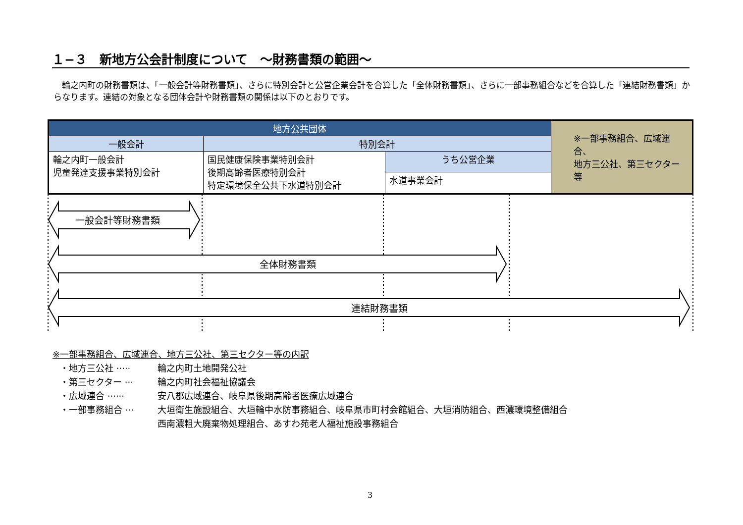１−３　新地方公会計制度について　～財務書類の範囲～
輪之内町の財務書類は、「一般会計等財務書類」、さらに特別会計と公営企業会計を合算した「全体財務書類」、さらに一部事務組合などを合算した「連結財務書類」からなります。連結の対象となる団体会計や財務書類の関係は以下のとおりです。
| 地方公共団体 | | | ※一部事務組合、広域連合、 地方三公社、第三セクター等 |
| 一般会計 | 特別会計 | | |
| 輪之内町一般会計 児童発達支援事業特別会計 | 国民健康保険事業特別会計 後期高齢者医療特別会計 特定環境保全公共下水道特別会計 | うち公営企業 | |
| | | 水道事業会計 | |
一般会計等財務書類
全体財務書類
連結財務書類
※一部事務組合、広域連合、地方三公社、第三セクター等の内訳
・地方三公社 ····· 輪之内町土地開発公社
・第三セクター ··· 輪之内町社会福祉協議会
・広域連合 ······ 安八郡広域連合、岐阜県後期高齢者医療広域連合
・一部事務組合 ··· 大垣衛生施設組合、大垣輪中水防事務組合、岐阜県市町村会館組合、大垣消防組合、西濃環境整備組合
西南濃粗大廃棄物処理組合、あすわ苑老人福祉施設事務組合
3